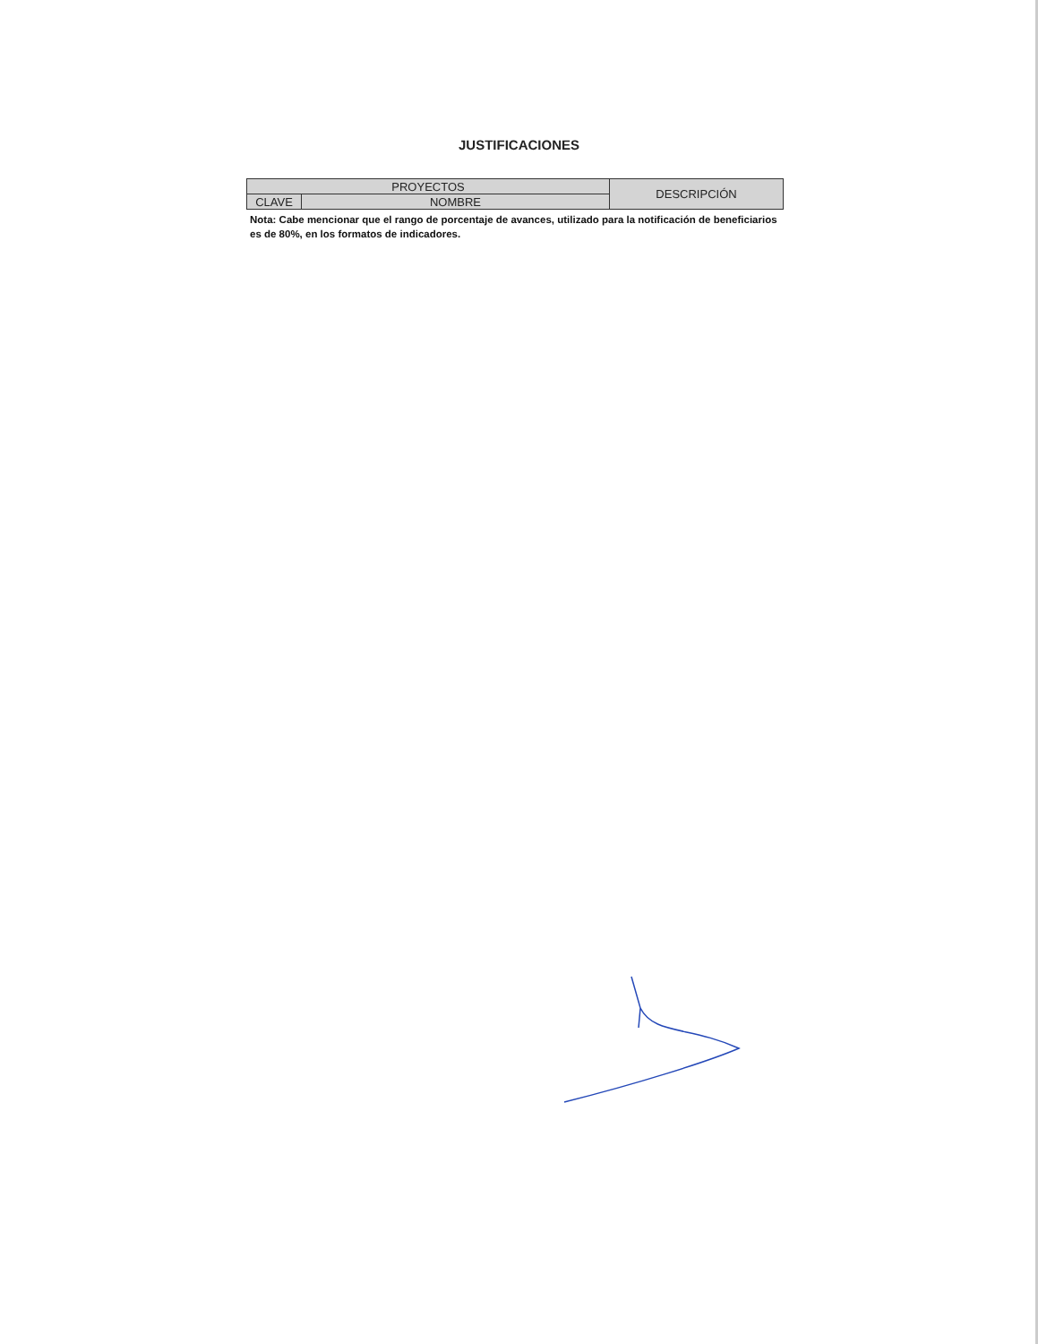JUSTIFICACIONES
| PROYECTOS | | DESCRIPCIÓN |
| CLAVE | NOMBRE | |
Nota: Cabe mencionar que el rango de porcentaje de avances, utilizado para la notificación de beneficiarios es de 80%, en los formatos de indicadores.